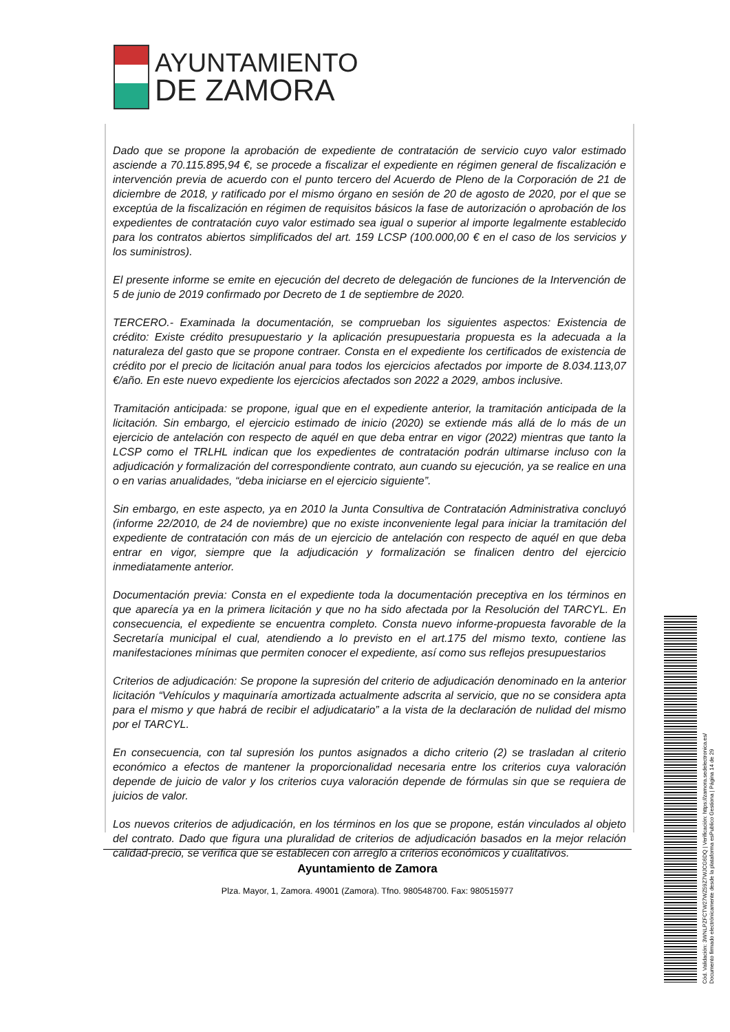AYUNTAMIENTO
DE ZAMORA
Dado que se propone la aprobación de expediente de contratación de servicio cuyo valor estimado asciende a 70.115.895,94 €, se procede a fiscalizar el expediente en régimen general de fiscalización e intervención previa de acuerdo con el punto tercero del Acuerdo de Pleno de la Corporación de 21 de diciembre de 2018, y ratificado por el mismo órgano en sesión de 20 de agosto de 2020, por el que se exceptúa de la fiscalización en régimen de requisitos básicos la fase de autorización o aprobación de los expedientes de contratación cuyo valor estimado sea igual o superior al importe legalmente establecido para los contratos abiertos simplificados del art. 159 LCSP (100.000,00 € en el caso de los servicios y los suministros).
El presente informe se emite en ejecución del decreto de delegación de funciones de la Intervención de 5 de junio de 2019 confirmado por Decreto de 1 de septiembre de 2020.
TERCERO.- Examinada la documentación, se comprueban los siguientes aspectos: Existencia de crédito: Existe crédito presupuestario y la aplicación presupuestaria propuesta es la adecuada a la naturaleza del gasto que se propone contraer. Consta en el expediente los certificados de existencia de crédito por el precio de licitación anual para todos los ejercicios afectados por importe de 8.034.113,07 €/año. En este nuevo expediente los ejercicios afectados son 2022 a 2029, ambos inclusive.
Tramitación anticipada: se propone, igual que en el expediente anterior, la tramitación anticipada de la licitación. Sin embargo, el ejercicio estimado de inicio (2020) se extiende más allá de lo más de un ejercicio de antelación con respecto de aquél en que deba entrar en vigor (2022) mientras que tanto la LCSP como el TRLHL indican que los expedientes de contratación podrán ultimarse incluso con la adjudicación y formalización del correspondiente contrato, aun cuando su ejecución, ya se realice en una o en varias anualidades, “deba iniciarse en el ejercicio siguiente”.
Sin embargo, en este aspecto, ya en 2010 la Junta Consultiva de Contratación Administrativa concluyó (informe 22/2010, de 24 de noviembre) que no existe inconveniente legal para iniciar la tramitación del expediente de contratación con más de un ejercicio de antelación con respecto de aquél en que deba entrar en vigor, siempre que la adjudicación y formalización se finalicen dentro del ejercicio inmediatamente anterior.
Documentación previa: Consta en el expediente toda la documentación preceptiva en los términos en que aparecía ya en la primera licitación y que no ha sido afectada por la Resolución del TARCYL. En consecuencia, el expediente se encuentra completo. Consta nuevo informe-propuesta favorable de la Secretaría municipal el cual, atendiendo a lo previsto en el art.175 del mismo texto, contiene las manifestaciones mínimas que permiten conocer el expediente, así como sus reflejos presupuestarios
Criterios de adjudicación: Se propone la supresión del criterio de adjudicación denominado en la anterior licitación “Vehículos y maquinaría amortizada actualmente adscrita al servicio, que no se considera apta para el mismo y que habrá de recibir el adjudicatario” a la vista de la declaración de nulidad del mismo por el TARCYL.
En consecuencia, con tal supresión los puntos asignados a dicho criterio (2) se trasladan al criterio económico a efectos de mantener la proporcionalidad necesaria entre los criterios cuya valoración depende de juicio de valor y los criterios cuya valoración depende de fórmulas sin que se requiera de juicios de valor.
Los nuevos criterios de adjudicación, en los términos en los que se propone, están vinculados al objeto del contrato. Dado que figura una pluralidad de criterios de adjudicación basados en la mejor relación calidad-precio, se verifica que se establecen con arreglo a criterios económicos y cualitativos.
Ayuntamiento de Zamora
Plza. Mayor, 1, Zamora. 49001 (Zamora). Tfno. 980548700. Fax: 980515977
Cód. Validación: 3WNLPZFCTW27WZ59Z7WJCG6DQ | Verificación: https://zamora.sedelectronica.es/
Documento firmado electrónicamente desde la plataforma esPublico Gestiona | Página 14 de 29